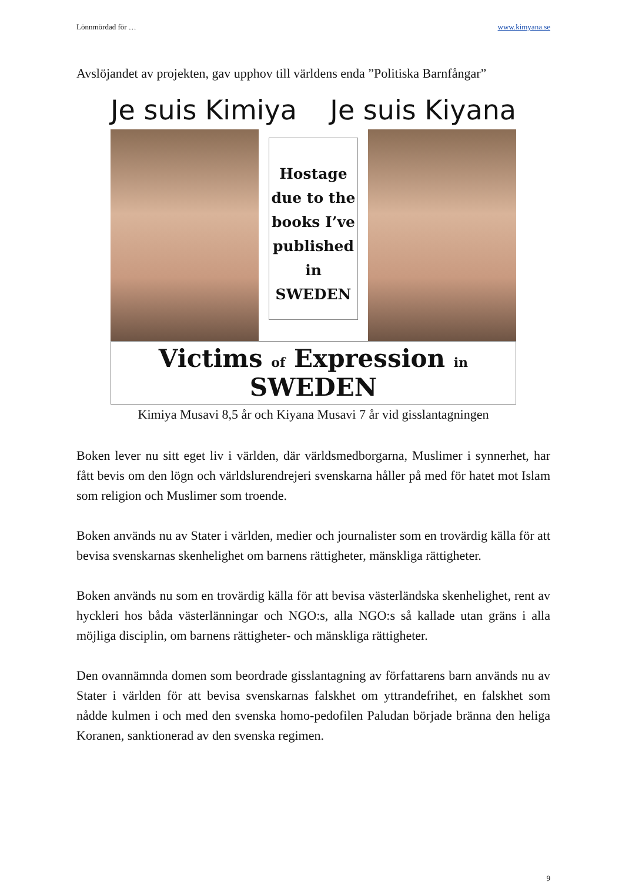Lönnmördad för … www.kimyana.se
Avslöjandet av projekten, gav upphov till världens enda ”Politiska Barnfångar”
Je suis Kimiya Je suis Kiyana
Hostage due to the books I’ve published in SWEDEN
Victims of Expression in SWEDEN
Kimiya Musavi 8,5 år och Kiyana Musavi 7 år vid gisslantagningen
Boken lever nu sitt eget liv i världen, där världsmedborgarna, Muslimer i synnerhet, har fått bevis om den lögn och världslurendrejeri svenskarna håller på med för hatet mot Islam som religion och Muslimer som troende.
Boken används nu av Stater i världen, medier och journalister som en trovärdig källa för att bevisa svenskarnas skenhelighet om barnens rättigheter, mänskliga rättigheter.
Boken används nu som en trovärdig källa för att bevisa västerländska skenhelighet, rent av hyckleri hos båda västerlänningar och NGO:s, alla NGO:s så kallade utan gräns i alla möjliga disciplin, om barnens rättigheter- och mänskliga rättigheter.
Den ovannämnda domen som beordrade gisslantagning av författarens barn används nu av Stater i världen för att bevisa svenskarnas falskhet om yttrandefrihet, en falskhet som nådde kulmen i och med den svenska homo-pedofilen Paludan började bränna den heliga Koranen, sanktionerad av den svenska regimen.
9